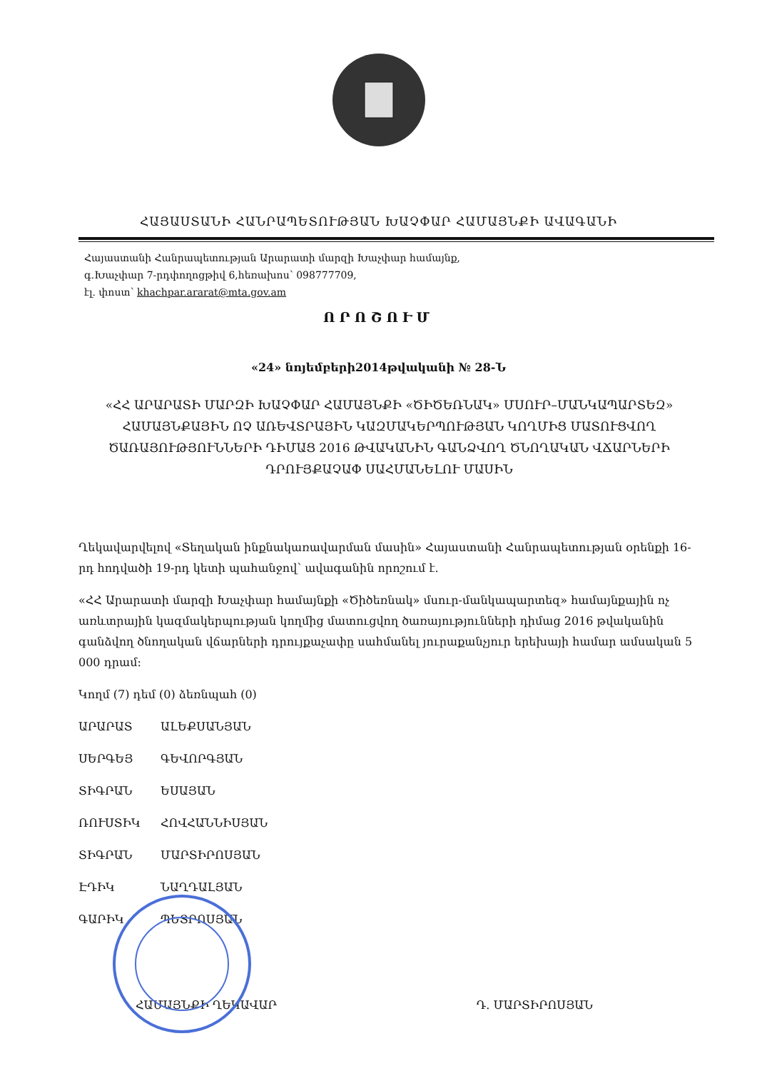ՀԱՅԱՍՏԱՆԻ ՀԱՆՐԱՊԵՏՈՒԹՅԱՆ ԽԱՉՓԱՐ ՀԱՄԱՅՆՔԻ ԱՎԱԳԱՆԻ
Հայաստանի Հանրապետության Արարատի մարզի Խաչփար համայնք,
գ.Խաչփար 7-րդփողոցթիվ 6,հեռախոս՝ 098777709,
էլ. փոստ՝ khachpar.ararat@mta.gov.am
ՈՐՈՇՈՒՄ
«24» նոյեմբերի2014թվականի № 28-Ն
«ՀՀ ԱՐԱՐԱՏԻ ՄԱՐԶԻ ԽԱՉՓԱՐ ՀԱՄԱՅՆՔԻ «ԾԻԾԵՌՆԱԿ» ՄՍՈՒՐ–ՄԱՆԿԱՊԱՐՏԵԶ» ՀԱՄԱՅՆՔԱՅԻՆ ՈՉ ԱՌԵՎՏՐԱՅԻՆ ԿԱԶՄԱԿԵՐՊՈՒԹՅԱՆ ԿՈՂՄԻՑ ՄԱՏՈՒՑՎՈՂ ԾԱՌԱՅՈՒԹՅՈՒՆՆԵՐԻ ԴԻՄԱՑ 2016 ԹՎԱԿԱՆԻՆ ԳԱՆՁՎՈՂ ԾՆՈՂԱԿԱՆ ՎՃԱՐՆԵՐԻ ԴՐՈՒՅՔԱՉԱՓ ՍԱՀՄԱՆԵԼՈՒ ՄԱՍԻՆ
Ղեկավարվելով «Տեղական ինքնակառավարման մասին» Հայաստանի Հանրապետության օրենքի 16-րդ հոդվածի 19-րդ կետի պահանջով՝ ավագանին որոշում է.
«ՀՀ Արարատի մարզի Խաչփար համայնքի «Ծիծեռնակ» մսուր-մանկապարտեզ» համայնքային ոչ առևտրային կազմակերպության կողմից մատուցվող ծառայությունների դիմաց 2016 թվականին գանձվող ծնողական վճարների դրույքաչափը սահմանել յուրաքանչյուր երեխայի համար ամսական 5 000 դրամ:
Կողմ (7) դեմ (0) ձեռնպահ (0)
ԱՐԱՐԱՏ ԱԼԵՔՍԱՆՅԱՆ
ՍԵՐԳԵՅ ԳԵՎՈՐԳՅԱՆ
ՏԻԳՐԱՆ ԵՍԱՅԱՆ
ՌՈՒՍՏԻԿ ՀՈՎՀԱՆՆԻՍՅԱՆ
ՏԻԳՐԱՆ ՄԱՐՏԻՐՈՍՅԱՆ
ԷԴԻԿ ՆԱՂԴԱԼՅԱՆ
ԳԱՐԻԿ ՊԵՏՐՈՍՅԱՆ
ՀԱՄԱՅՆՔԻ ՂԵԿԱՎԱՐ Դ. ՄԱՐՏԻՐՈՍՅԱՆ